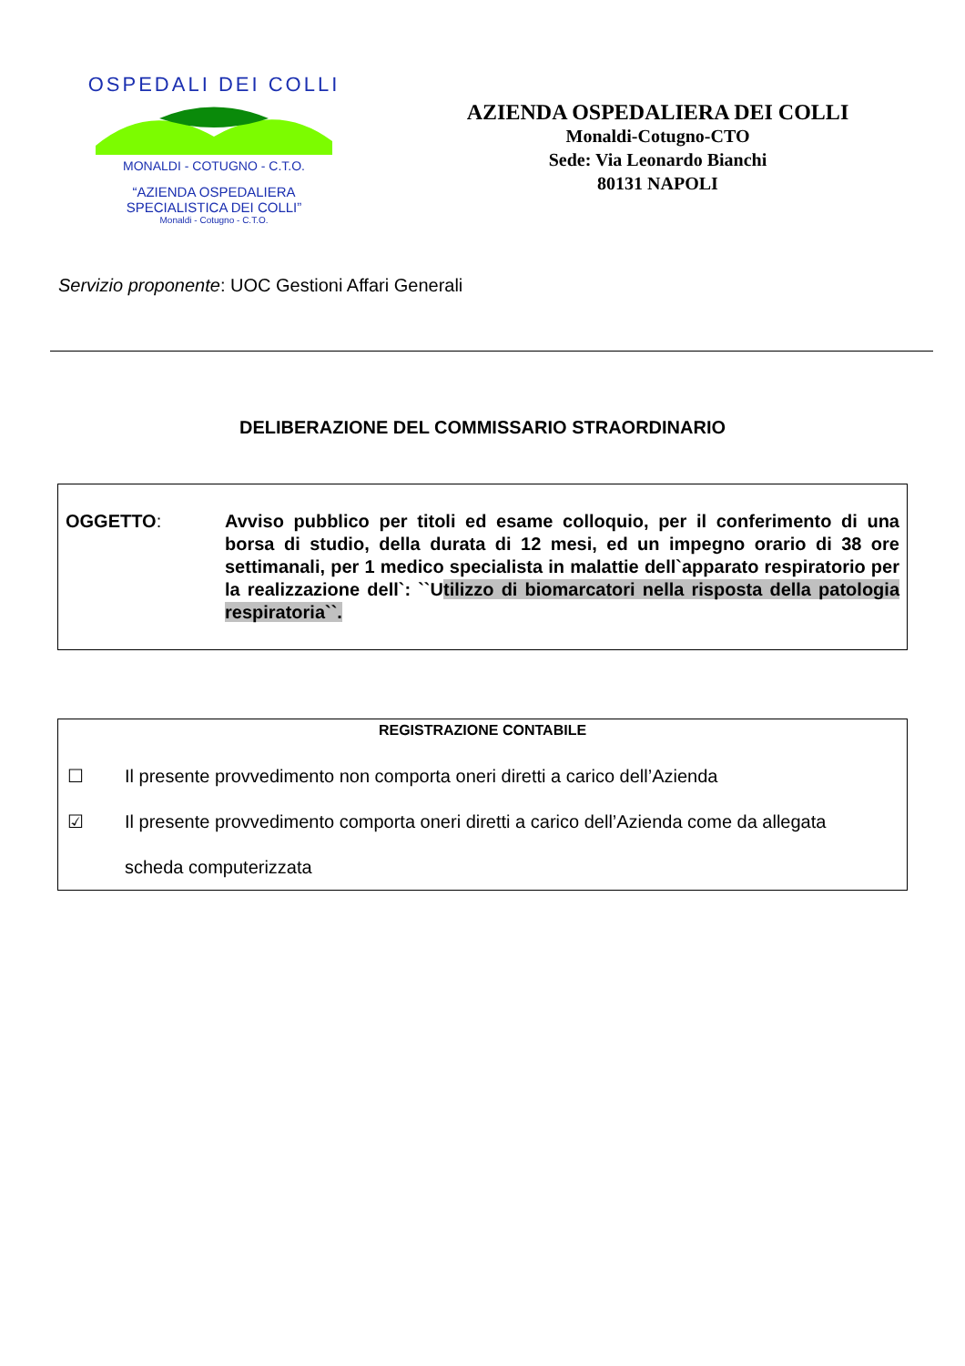OSPEDALI DEI COLLI
MONALDI - COTUGNO - C.T.O.
“AZIENDA OSPEDALIERA
SPECIALISTICA DEI COLLI”
Monaldi - Cotugno - C.T.O.
AZIENDA OSPEDALIERA DEI COLLI
Monaldi-Cotugno-CTO
Sede: Via Leonardo Bianchi
80131 NAPOLI
Servizio proponente: UOC Gestioni Affari Generali
DELIBERAZIONE DEL COMMISSARIO STRAORDINARIO
OGGETTO: Avviso pubblico per titoli ed esame colloquio, per il conferimento di una borsa di studio, della durata di 12 mesi, ed un impegno orario di 38 ore settimanali, per 1 medico specialista in malattie dell`apparato respiratorio per la realizzazione dell`: ``Utilizzo di biomarcatori nella risposta della patologia respiratoria``.
REGISTRAZIONE CONTABILE
☐ Il presente provvedimento non comporta oneri diretti a carico dell’Azienda
☑ Il presente provvedimento comporta oneri diretti a carico dell’Azienda come da allegata
scheda computerizzata